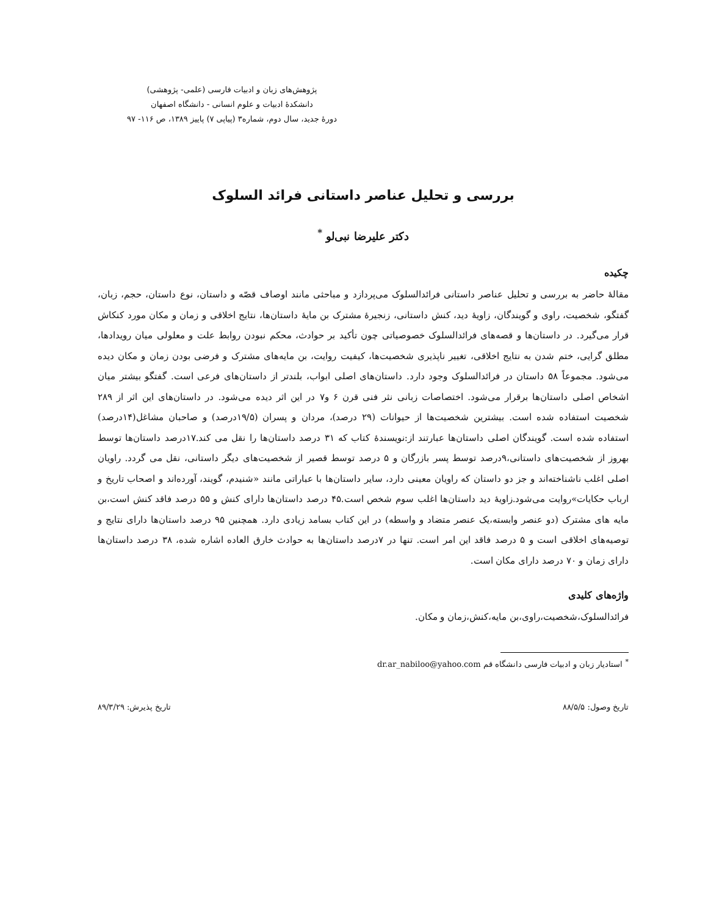پژوهش‌های زبان و ادبیات فارسی (علمی- پژوهشی)
دانشکدهٔ ادبیات و علوم انسانی - دانشگاه اصفهان
دورهٔ جدید، سال دوم، شماره۳ (پیاپی ۷) پاییز ۱۳۸۹، ص ۱۱۶- ۹۷
بررسی و تحلیل عناصر داستانی فرائد السلوک
دکتر علیرضا نبی‌لو <sup>*</sup>
چکیده
مقالهٔ حاضر به بررسی و تحلیل عناصر داستانی فرائدالسلوک می‌پردازد و مباحثی مانند اوصاف قصّه و داستان، نوع داستان، حجم، زبان، گفتگو، شخصیت، راوی و گویندگان، زاویهٔ دید، کنش داستانی، زنجیرهٔ مشترک بن مایهٔ داستان‌ها، نتایج اخلاقی و زمان و مکان مورد کنکاش قرار می‌گیرد. در داستان‌ها و قصه‌های فرائدالسلوک خصوصیاتی چون تأکید بر حوادث، محکم نبودن روابط علت و معلولی میان رویدادها، مطلق گرایی، ختم شدن به نتایج اخلاقی، تغییر ناپذیری شخصیت‌ها، کیفیت روایت، بن مایه‌های مشترک و فرضی بودن زمان و مکان دیده می‌شود. مجموعاً ۵۸ داستان در فرائدالسلوک وجود دارد. داستان‌های اصلی ابواب، بلندتر از داستان‌های فرعی است. گفتگو بیشتر میان اشخاص اصلی داستان‌ها برقرار می‌شود. اختصاصات زبانی نثر فنی قرن ۶ و۷ در این اثر دیده می‌شود. در داستان‌های این اثر از ۲۸۹ شخصیت استفاده شده است. بیشترین شخصیت‌ها از حیوانات (۲۹ درصد)، مردان و پسران (۱۹/۵درصد) و صاحبان مشاغل(۱۴درصد) استفاده شده است. گویندگان اصلی داستان‌ها عبارتند از:نویسندهٔ کتاب که ۳۱ درصد داستان‌ها را نقل می کند.۱۷درصد داستان‌ها توسط بهروز از شخصیت‌های داستانی،۹درصد توسط پسر بازرگان و ۵ درصد توسط قصیر از شخصیت‌های دیگر داستانی، نقل می گردد. راویان اصلی اغلب ناشناخته‌اند و جز دو داستان که راویان معینی دارد، سایر داستان‌ها با عباراتی مانند «شنیدم، گویند، آورده‌اند و اصحاب تاریخ و ارباب حکایات»روایت می‌شود.زاویهٔ دید داستان‌ها اغلب سوم شخص است.۴۵ درصد داستان‌ها دارای کنش و ۵۵ درصد فاقد کنش است،بن مایه های مشترک (دو عنصر وابسته،یک عنصر متضاد و واسطه) در این کتاب بسامد زیادی دارد. همچنین ۹۵ درصد داستان‌ها دارای نتایج و توصیه‌های اخلاقی است و ۵ درصد فاقد این امر است. تنها در ۷درصد داستان‌ها به حوادث خارق العاده اشاره شده، ۳۸ درصد داستان‌ها دارای زمان و ۷۰ درصد دارای مکان است.
واژه‌های کلیدی
فرائدالسلوک،شخصیت،راوی،بن مایه،کنش،زمان و مکان.
<sup>*</sup> استادیار زبان و ادبیات فارسی دانشگاه قم dr.ar_nabiloo@yahoo.com
تاریخ وصول: ۸۸/۵/۵ تاریخ پذیرش: ۸۹/۳/۲۹